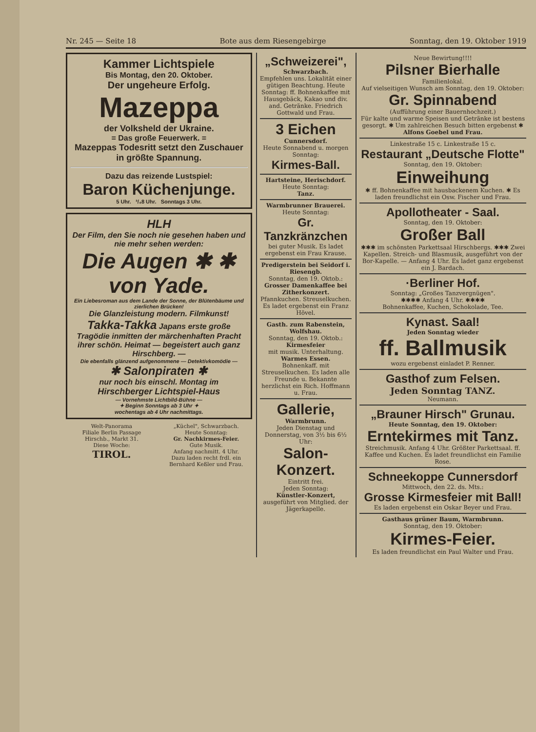Nr. 245 — Seite 18 Bote aus dem Riesengebirge Sonntag, den 19. Oktober 1919
Kammer Lichtspiele
Bis Montag, den 20. Oktober.
Der ungeheure Erfolg.
Mazeppa
der Volksheld der Ukraine.
= Das große Feuerwerk. =
Mazeppas Todesritt setzt den Zuschauer in größte Spannung.
Dazu das reizende Lustspiel:
Baron Küchenjunge.
5 Uhr. ³/₄8 Uhr. Sonntags 3 Uhr.
HLH
Der Film, den Sie noch nie gesehen haben und nie mehr sehen werden:
Die Augen ✱ ✱ von Yade.
Ein Liebesroman aus dem Lande der Sonne, der Blütenbäume und zierlichen Brücken!
Die Glanzleistung modern. Filmkunst!
Takka-Takka Japans erste große Tragödie inmitten der märchenhaften Pracht ihrer schön. Heimat — begeistert auch ganz Hirschberg. —
Die ebenfalls glänzend aufgenommene — Detektivkomödie —
✱ Salonpiraten ✱
nur noch bis einschl. Montag im
Hirschberger Lichtspiel-Haus
— Vornehmste Lichtbild-Bühne —
✦ Beginn Sonntags ab 3 Uhr ✦
wochentags ab 4 Uhr nachmittags.
Welt-Panorama
Filiale Berlin Passage
Hirschb., Markt 31.
Diese Woche:
TIROL.
„Küchel", Schwarzbach.
Heute Sonntag:
Gr. Nachkirmes-Feier.
Gute Musik.
Anfang nachmitt. 4 Uhr.
Dazu laden recht frdl. ein Bernhard Keßler und Frau.
„Schweizerei",
Schwarzbach.
Empfehlen uns. Lokalität einer gütigen Beachtung. Heute Sonntag: ff. Bohnenkaffee mit Hausgebäck, Kakao und div. and. Getränke. Friedrich Gottwald und Frau.
3 Eichen
Cunnersdorf.
Heute Sonnabend u. morgen Sonntag:
Kirmes-Ball.
Hartsteine, Herischdorf.
Heute Sonntag:
Tanz.
Warmbrunner Brauerei.
Heute Sonntag:
Gr. Tanzkränzchen
bei guter Musik. Es ladet ergebenst ein Frau Krause.
Predigerstein bei Seidorf i. Riesengb.
Sonntag, den 19. Oktob.:
Grosser Damenkaffee bei Zitherkonzert.
Pfannkuchen. Streuselkuchen. Es ladet ergebenst ein Franz Hövel.
Gasth. zum Rabenstein, Wolfshau.
Sonntag, den 19. Oktob.:
Kirmesfeier
mit musik. Unterhaltung.
Warmes Essen.
Bohnenkaff. mit Streuselkuchen. Es laden alle Freunde u. Bekannte herzlichst ein Rich. Hoffmann u. Frau.
Gallerie,
Warmbrunn.
Jeden Dienstag und Donnerstag, von 3½ bis 6½ Uhr:
Salon-Konzert.
Eintritt frei.
Jeden Sonntag:
Künstler-Konzert,
ausgeführt von Mitglied. der Jägerkapelle.
Neue Bewirtung!!!!
Pilsner Bierhalle
Familienlokal.
Auf vielseitigen Wunsch am Sonntag, den 19. Oktober:
Gr. Spinnabend
(Aufführung einer Bauernhochzeit.)
Für kalte und warme Speisen und Getränke ist bestens gesorgt. ✱ Um zahlreichen Besuch bitten ergebenst ✱
Alfons Goebel und Frau.
Linkestraße 15 c. Linkestraße 15 c.
Restaurant „Deutsche Flotte"
Sonntag, den 19. Oktober:
Einweihung
✱ ff. Bohnenkaffee mit hausbackenem Kuchen. ✱ Es laden freundlichst ein Osw. Fischer und Frau.
Apollotheater - Saal.
Sonntag, den 19. Oktober:
Großer Ball
✱✱✱ im schönsten Parkettsaal Hirschbergs. ✱✱✱ Zwei Kapellen. Streich- und Blasmusik, ausgeführt von der Bor-Kapelle. — Anfang 4 Uhr. Es ladet ganz ergebenst ein J. Bardach.
·Berliner Hof.
Sonntag: „Großes Tanzvergnügen".
✱✱✱✱ Anfang 4 Uhr. ✱✱✱✱
Bohnenkaffee, Kuchen, Schokolade, Tee.
Kynast. Saal!
Jeden Sonntag wieder
ff. Ballmusik
wozu ergebenst einladet P. Renner.
Gasthof zum Felsen.
Jeden Sonntag TANZ.
Neumann.
„Brauner Hirsch" Grunau.
Heute Sonntag, den 19. Oktober:
Erntekirmes mit Tanz.
Streichmusik. Anfang 4 Uhr. Größter Parkettsaal. ff. Kaffee und Kuchen. Es ladet freundlichst ein Familie Rose.
Schneekoppe Cunnersdorf
Mittwoch, den 22. ds. Mts.:
Grosse Kirmesfeier mit Ball!
Es laden ergebenst ein Oskar Beyer und Frau.
Gasthaus grüner Baum, Warmbrunn.
Sonntag, den 19. Oktober:
Kirmes-Feier.
Es laden freundlichst ein Paul Walter und Frau.